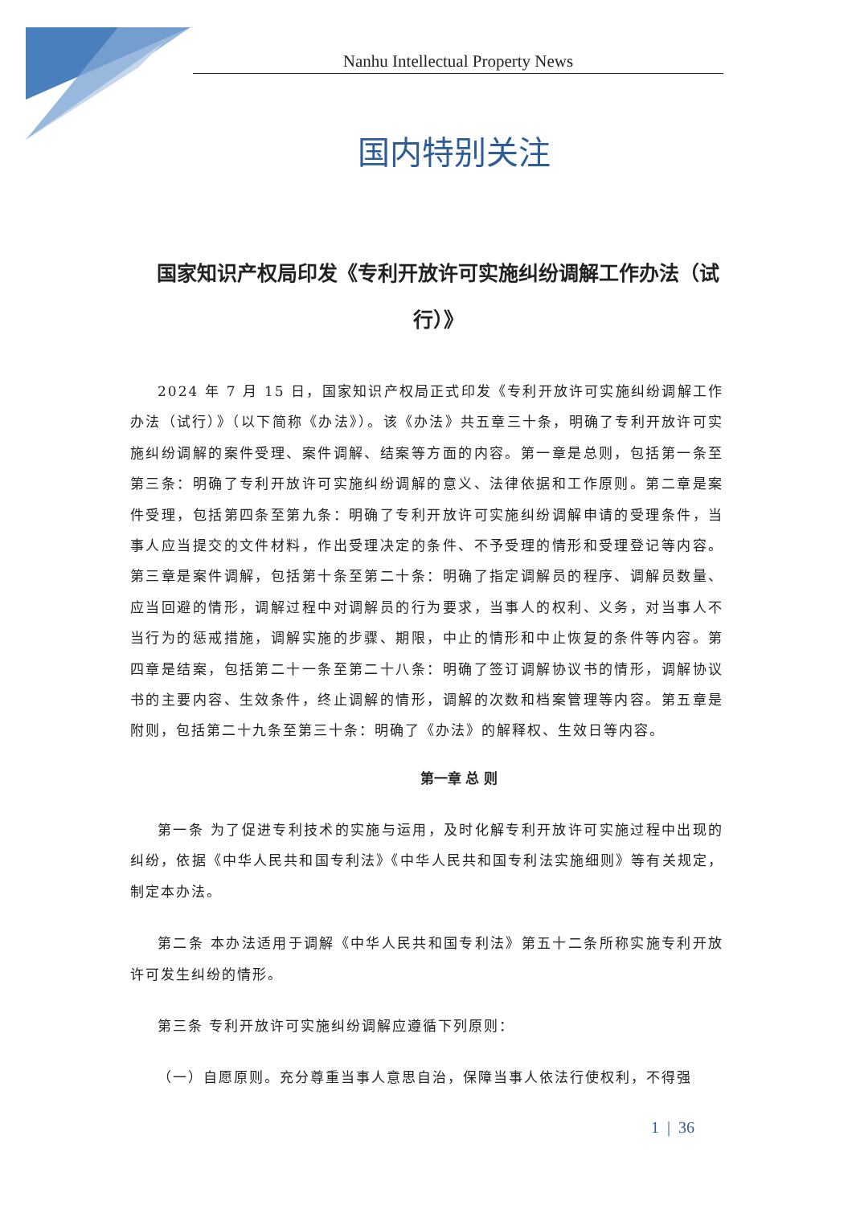Nanhu Intellectual Property News
国内特别关注
国家知识产权局印发《专利开放许可实施纠纷调解工作办法（试行）》
2024 年 7 月 15 日，国家知识产权局正式印发《专利开放许可实施纠纷调解工作办法（试行）》（以下简称《办法》）。该《办法》共五章三十条，明确了专利开放许可实施纠纷调解的案件受理、案件调解、结案等方面的内容。第一章是总则，包括第一条至第三条：明确了专利开放许可实施纠纷调解的意义、法律依据和工作原则。第二章是案件受理，包括第四条至第九条：明确了专利开放许可实施纠纷调解申请的受理条件，当事人应当提交的文件材料，作出受理决定的条件、不予受理的情形和受理登记等内容。第三章是案件调解，包括第十条至第二十条：明确了指定调解员的程序、调解员数量、应当回避的情形，调解过程中对调解员的行为要求，当事人的权利、义务，对当事人不当行为的惩戒措施，调解实施的步骤、期限，中止的情形和中止恢复的条件等内容。第四章是结案，包括第二十一条至第二十八条：明确了签订调解协议书的情形，调解协议书的主要内容、生效条件，终止调解的情形，调解的次数和档案管理等内容。第五章是附则，包括第二十九条至第三十条：明确了《办法》的解释权、生效日等内容。
第一章 总 则
第一条 为了促进专利技术的实施与运用，及时化解专利开放许可实施过程中出现的纠纷，依据《中华人民共和国专利法》《中华人民共和国专利法实施细则》等有关规定，制定本办法。
第二条 本办法适用于调解《中华人民共和国专利法》第五十二条所称实施专利开放许可发生纠纷的情形。
第三条 专利开放许可实施纠纷调解应遵循下列原则：
（一）自愿原则。充分尊重当事人意思自治，保障当事人依法行使权利，不得强
1 | 36